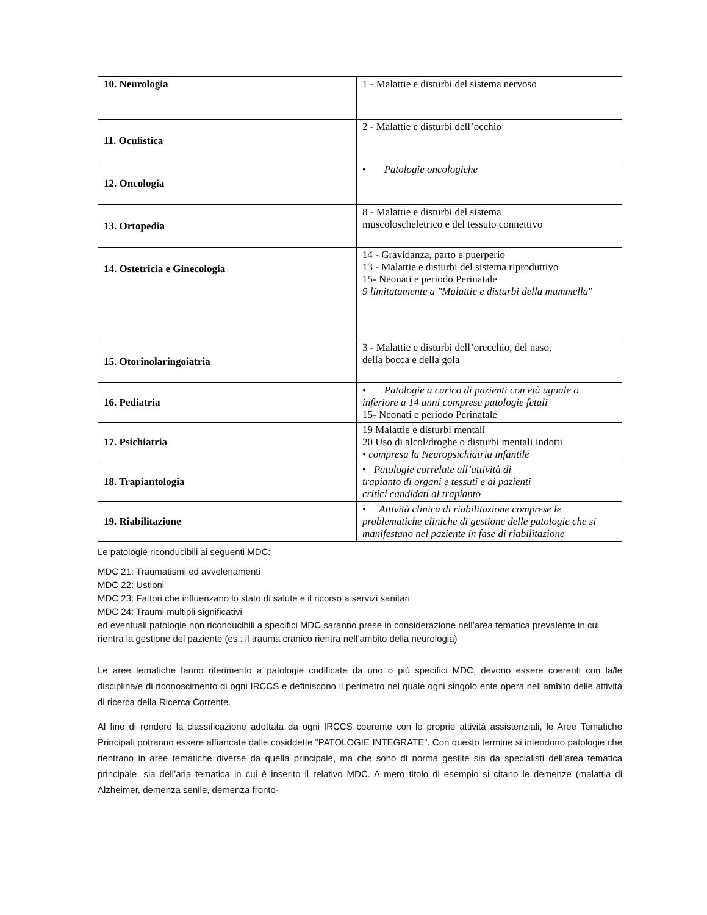| 10. Neurologia | 1 - Malattie e disturbi del sistema nervoso |
| 11. Oculistica | 2 - Malattie e disturbi dell’occhio |
| 12. Oncologia | • Patologie oncologiche |
| 13. Ortopedia | 8 - Malattie e disturbi del sistema muscoloscheletrico e del tessuto connettivo |
| 14. Ostetricia e Ginecologia | 14 - Gravidanza, parto e puerperio 13 - Malattie e disturbi del sistema riproduttivo 15- Neonati e periodo Perinatale 9 limitatamente a "Malattie e disturbi della mammella ” |
| 15. Otorinolaringoiatria | 3 - Malattie e disturbi dell’orecchio, del naso, della bocca e della gola |
| 16. Pediatria | • Patologie a carico di pazienti con età uguale o inferiore a 14 anni comprese patologie fetali 15- Neonati e periodo Perinatale |
| 17. Psichiatria | 19 Malattie e disturbi mentali 20 Uso di alcol/droghe o disturbi mentali indotti • compresa la Neuropsichiatria infantile |
| 18. Trapiantologia | • Patologie correlate all’attività di trapianto di organi e tessuti e ai pazienti critici candidati al trapianto |
| 19. Riabilitazione | • Attività clinica di riabilitazione comprese le problematiche cliniche di gestione delle patologie che si manifestano nel paziente in fase di riabilitazione |
Le patologie riconducibili ai seguenti MDC:
MDC 21: Traumatismi ed avvelenamenti
MDC 22: Ustioni
MDC 23: Fattori che influenzano lo stato di salute e il ricorso a servizi sanitari
MDC 24: Traumi multipli significativi
ed eventuali patologie non riconducibili a specifici MDC saranno prese in considerazione nell’area tematica prevalente in cui rientra la gestione del paziente (es.: il trauma cranico rientra nell’ambito della neurologia)
Le aree tematiche fanno riferimento a patologie codificate da uno o più specifici MDC, devono essere coerenti con la/le disciplina/e di riconoscimento di ogni IRCCS e definiscono il perimetro nel quale ogni singolo ente opera nell’ambito delle attività di ricerca della Ricerca Corrente.
Al fine di rendere la classificazione adottata da ogni IRCCS coerente con le proprie attività assistenziali, le Aree Tematiche Principali potranno essere affiancate dalle cosiddette “PATOLOGIE INTEGRATE”. Con questo termine si intendono patologie che rientrano in aree tematiche diverse da quella principale, ma che sono di norma gestite sia da specialisti dell’area tematica principale, sia dell’aria tematica in cui è inserito il relativo MDC. A mero titolo di esempio si citano le demenze (malattia di Alzheimer, demenza senile, demenza fronto-